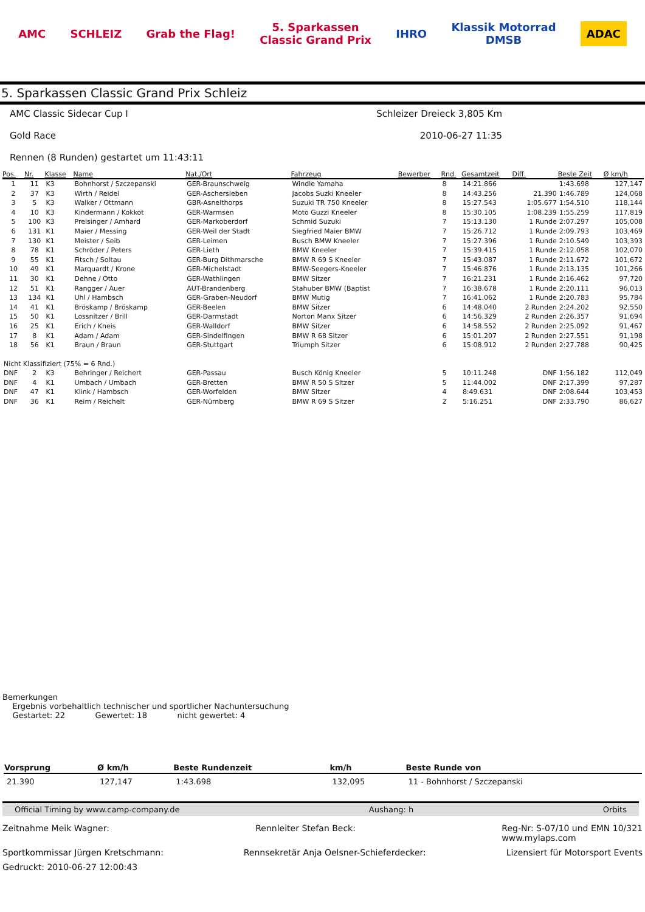AMC SCHLEIZ Grab the Flag! 5. Sparkassen
Classic Grand Prix IHRO Klassik Motorrad
DMSB ADAC
5. Sparkassen Classic Grand Prix Schleiz
AMC Classic Sidecar Cup I Schleizer Dreieck 3,805 Km
Gold Race 2010-06-27 11:35
Rennen (8 Runden) gestartet um 11:43:11
| Pos. | Nr. | Klasse | Name | Nat./Ort | Fahrzeug | Bewerber | Rnd. | Gesamtzeit | Diff. | Beste Zeit | Ø km/h |
| --- | --- | --- | --- | --- | --- | --- | --- | --- | --- | --- | --- |
| 1 | 11 | K3 | Bohnhorst / Szczepanski | GER-Braunschweig | Windle Yamaha | | 8 | 14:21.866 | | 1:43.698 | 127,147 |
| 2 | 37 | K3 | Wirth / Reidel | GER-Aschersleben | Jacobs Suzki Kneeler | | 8 | 14:43.256 | 21.390 | 1:46.789 | 124,068 |
| 3 | 5 | K3 | Walker / Ottmann | GBR-Asnelthorps | Suzuki TR 750 Kneeler | | 8 | 15:27.543 | 1:05.677 | 1:54.510 | 118,144 |
| 4 | 10 | K3 | Kindermann / Kokkot | GER-Warmsen | Moto Guzzi Kneeler | | 8 | 15:30.105 | 1:08.239 | 1:55.259 | 117,819 |
| 5 | 100 | K3 | Preisinger / Amhard | GER-Markoberdorf | Schmid Suzuki | | 7 | 15:13.130 | 1 Runde | 2:07.297 | 105,008 |
| 6 | 131 | K1 | Maier / Messing | GER-Weil der Stadt | Siegfried Maier BMW | | 7 | 15:26.712 | 1 Runde | 2:09.793 | 103,469 |
| 7 | 130 | K1 | Meister / Seib | GER-Leimen | Busch BMW Kneeler | | 7 | 15:27.396 | 1 Runde | 2:10.549 | 103,393 |
| 8 | 78 | K1 | Schröder / Peters | GER-Lieth | BMW Kneeler | | 7 | 15:39.415 | 1 Runde | 2:12.058 | 102,070 |
| 9 | 55 | K1 | Fitsch / Soltau | GER-Burg Dithmarsche | BMW R 69 S Kneeler | | 7 | 15:43.087 | 1 Runde | 2:11.672 | 101,672 |
| 10 | 49 | K1 | Marquardt / Krone | GER-Michelstadt | BMW-Seegers-Kneeler | | 7 | 15:46.876 | 1 Runde | 2:13.135 | 101,266 |
| 11 | 30 | K1 | Dehne / Otto | GER-Wathlingen | BMW Sitzer | | 7 | 16:21.231 | 1 Runde | 2:16.462 | 97,720 |
| 12 | 51 | K1 | Rangger / Auer | AUT-Brandenberg | Stahuber BMW (Baptist | | 7 | 16:38.678 | 1 Runde | 2:20.111 | 96,013 |
| 13 | 134 | K1 | Uhl / Hambsch | GER-Graben-Neudorf | BMW Mutig | | 7 | 16:41.062 | 1 Runde | 2:20.783 | 95,784 |
| 14 | 41 | K1 | Bröskamp / Bröskamp | GER-Beelen | BMW Sitzer | | 6 | 14:48.040 | 2 Runden | 2:24.202 | 92,550 |
| 15 | 50 | K1 | Lossnitzer / Brill | GER-Darmstadt | Norton Manx Sitzer | | 6 | 14:56.329 | 2 Runden | 2:26.357 | 91,694 |
| 16 | 25 | K1 | Erich / Kneis | GER-Walldorf | BMW Sitzer | | 6 | 14:58.552 | 2 Runden | 2:25.092 | 91,467 |
| 17 | 8 | K1 | Adam / Adam | GER-Sindelfingen | BMW R 68 Sitzer | | 6 | 15:01.207 | 2 Runden | 2:27.551 | 91,198 |
| 18 | 56 | K1 | Braun / Braun | GER-Stuttgart | Triumph Sitzer | | 6 | 15:08.912 | 2 Runden | 2:27.788 | 90,425 |
| Nicht Klassifiziert (75% = 6 Rnd.) | | | | | | | | | | | |
| DNF | 2 | K3 | Behringer / Reichert | GER-Passau | Busch König Kneeler | | 5 | 10:11.248 | DNF | 1:56.182 | 112,049 |
| DNF | 4 | K1 | Umbach / Umbach | GER-Bretten | BMW R 50 S Sitzer | | 5 | 11:44.002 | DNF | 2:17.399 | 97,287 |
| DNF | 47 | K1 | Klink / Hambsch | GER-Worfelden | BMW Sitzer | | 4 | 8:49.631 | DNF | 2:08.644 | 103,453 |
| DNF | 36 | K1 | Reim / Reichelt | GER-Nürnberg | BMW R 69 S Sitzer | | 2 | 5:16.251 | DNF | 2:33.790 | 86,627 |
Bemerkungen
Ergebnis vorbehaltlich technischer und sportlicher Nachuntersuchung
Gestartet: 22 Gewertet: 18 nicht gewertet: 4
| Vorsprung | Ø km/h | Beste Rundenzeit | km/h | Beste Runde von |
| --- | --- | --- | --- | --- |
| 21.390 | 127,147 | 1:43.698 | 132,095 | 11 - Bohnhorst / Szczepanski |
Official Timing by www.camp-company.de Aushang: h Orbits
Zeitnahme Meik Wagner: Rennleiter Stefan Beck: Reg-Nr: S-07/10 und EMN 10/321
www.mylaps.com
Sportkommissar Jürgen Kretschmann: Rennsekretär Anja Oelsner-Schieferdecker: Lizensiert für Motorsport Events
Gedruckt: 2010-06-27 12:00:43